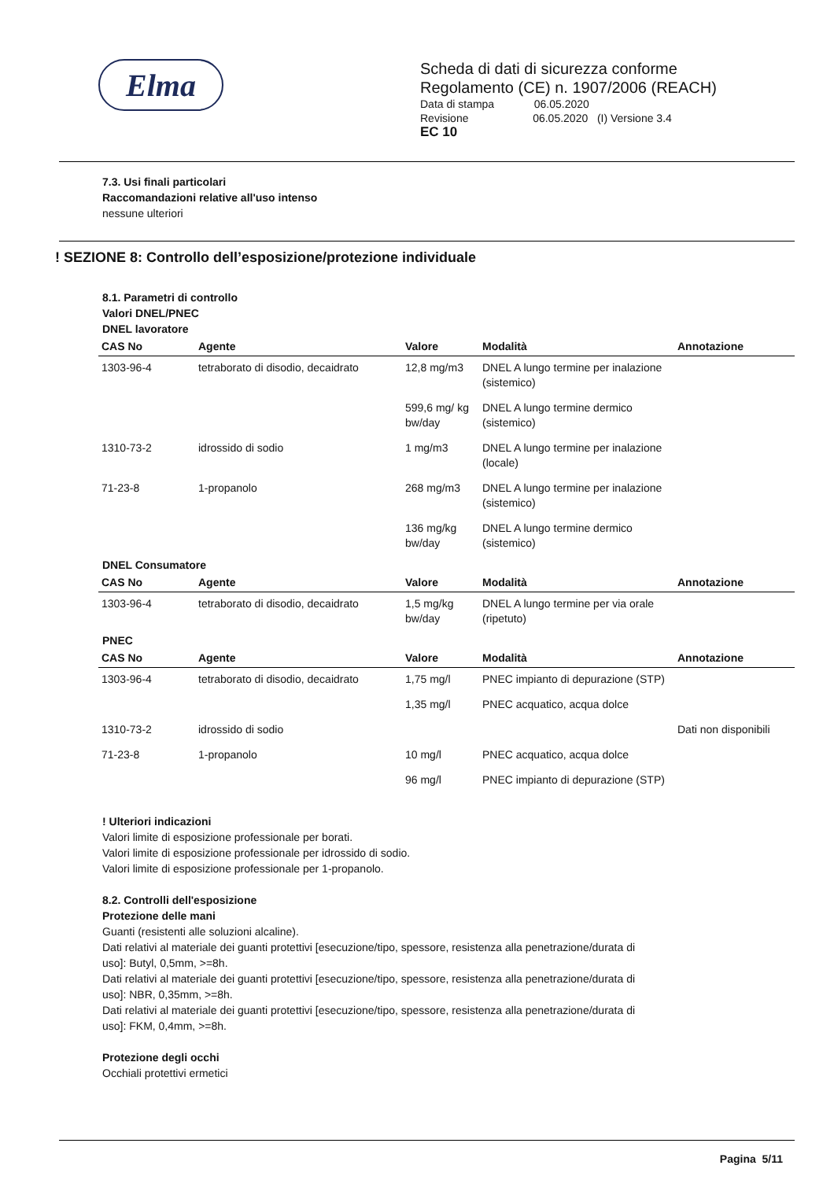Elma
Scheda di dati di sicurezza conforme
Regolamento (CE) n. 1907/2006 (REACH)
Data di stampa 06.05.2020
Revisione 06.05.2020 (I) Versione 3.4
EC 10
7.3. Usi finali particolari
Raccomandazioni relative all'uso intenso
nessune ulteriori
! SEZIONE 8: Controllo dell’esposizione/protezione individuale
8.1. Parametri di controllo
Valori DNEL/PNEC
DNEL lavoratore
| CAS No | Agente | Valore | Modalità | Annotazione |
| --- | --- | --- | --- | --- |
| 1303-96-4 | tetraborato di disodio, decaidrato | 12,8 mg/m3 | DNEL A lungo termine per inalazione (sistemico) | |
| | | 599,6 mg/ kg bw/day | DNEL A lungo termine dermico (sistemico) | |
| 1310-73-2 | idrossido di sodio | 1 mg/m3 | DNEL A lungo termine per inalazione (locale) | |
| 71-23-8 | 1-propanolo | 268 mg/m3 | DNEL A lungo termine per inalazione (sistemico) | |
| | | 136 mg/kg bw/day | DNEL A lungo termine dermico (sistemico) | |
DNEL Consumatore
| CAS No | Agente | Valore | Modalità | Annotazione |
| --- | --- | --- | --- | --- |
| 1303-96-4 | tetraborato di disodio, decaidrato | 1,5 mg/kg bw/day | DNEL A lungo termine per via orale (ripetuto) | |
PNEC
| CAS No | Agente | Valore | Modalità | Annotazione |
| --- | --- | --- | --- | --- |
| 1303-96-4 | tetraborato di disodio, decaidrato | 1,75 mg/l | PNEC impianto di depurazione (STP) | |
| | | 1,35 mg/l | PNEC acquatico, acqua dolce | |
| 1310-73-2 | idrossido di sodio | | | Dati non disponibili |
| 71-23-8 | 1-propanolo | 10 mg/l | PNEC acquatico, acqua dolce | |
| | | 96 mg/l | PNEC impianto di depurazione (STP) | |
! Ulteriori indicazioni
Valori limite di esposizione professionale per borati.
Valori limite di esposizione professionale per idrossido di sodio.
Valori limite di esposizione professionale per 1-propanolo.
8.2. Controlli dell'esposizione
Protezione delle mani
Guanti (resistenti alle soluzioni alcaline).
Dati relativi al materiale dei guanti protettivi [esecuzione/tipo, spessore, resistenza alla penetrazione/durata di
uso]: Butyl, 0,5mm, >=8h.
Dati relativi al materiale dei guanti protettivi [esecuzione/tipo, spessore, resistenza alla penetrazione/durata di
uso]: NBR, 0,35mm, >=8h.
Dati relativi al materiale dei guanti protettivi [esecuzione/tipo, spessore, resistenza alla penetrazione/durata di
uso]: FKM, 0,4mm, >=8h.
Protezione degli occhi
Occhiali protettivi ermetici
Pagina 5/11